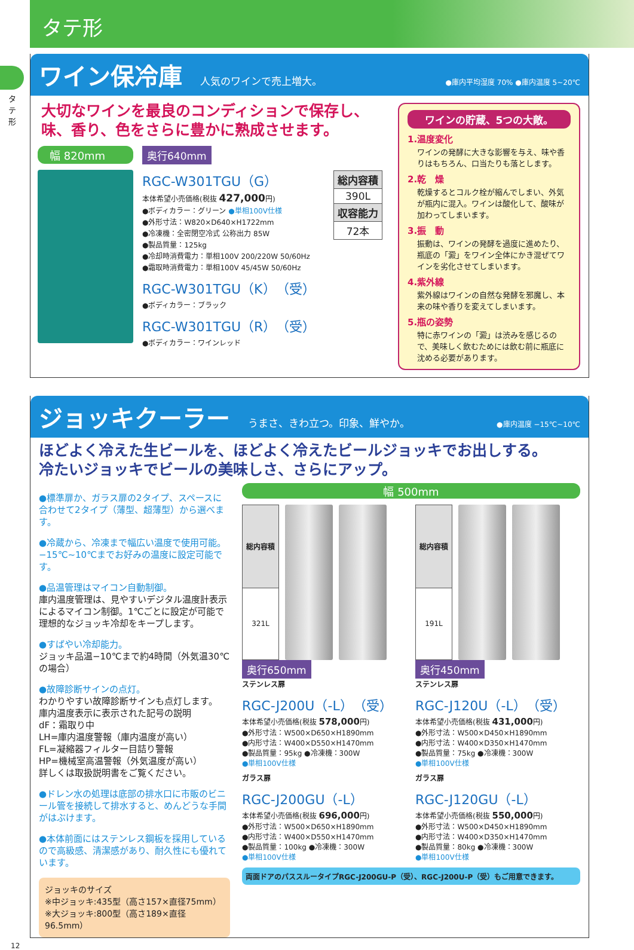タテ形
タテ形
ワイン保冷庫
人気のワインで売上増大。 ●庫内平均湿度 70% ●庫内温度 5~20℃
大切なワインを最良のコンディションで保存し、
味、香り、色をさらに豊かに熟成させます。
幅 820mm 奥行640mm
RGC-W301TGU（G）
本体希望小売価格(税抜 427,000円)
●ボディカラー：グリーン ●単相100V仕様
●外形寸法：W820×D640×H1722mm
●冷凍機：全密閉空冷式 公称出力 85W
●製品質量：125kg
●冷却時消費電力：単相100V 200/220W 50/60Hz
●霜取時消費電力：単相100V 45/45W 50/60Hz
RGC-W301TGU（K）（受）
●ボディカラー：ブラック
RGC-W301TGU（R）（受）
●ボディカラー：ワインレッド
| 総内容積 |
| --- |
| 390L |
| 収容能力 |
| 72本 |
ワインの貯蔵、5つの大敵。
1.温度変化
ワインの発酵に大きな影響を与え、味や香りはもちろん、口当たりも落とします。
2.乾　燥
乾燥するとコルク栓が縮んでしまい、外気が瓶内に混入。ワインは酸化して、酸味が加わってしまいます。
3.振　動
振動は、ワインの発酵を過度に進めたり、瓶底の「澱」をワイン全体にかき混ぜてワインを劣化させてしまいます。
4.紫外線
紫外線はワインの自然な発酵を邪魔し、本来の味や香りを変えてしまいます。
5.瓶の姿勢
特に赤ワインの「澱」は渋みを感じるので、美味しく飲むためには飲む前に瓶底に沈める必要があります。
ジョッキクーラー
うまさ、きわ立つ。印象、鮮やか。 ●庫内温度 −15℃~10℃
ほどよく冷えた生ビールを、ほどよく冷えたビールジョッキでお出しする。
冷たいジョッキでビールの美味しさ、さらにアップ。
●標準扉か、ガラス扉の2タイプ、スペースに合わせて2タイプ（薄型、超薄型）から選べます。
●冷蔵から、冷凍まで幅広い温度で使用可能。−15℃~10℃までお好みの温度に設定可能です。
●品温管理はマイコン自動制御。
庫内温度管理は、見やすいデジタル温度計表示によるマイコン制御。1℃ごとに設定が可能で理想的なジョッキ冷却をキープします。
●すばやい冷却能力。
ジョッキ品温−10℃まで約4時間（外気温30℃の場合）
●故障診断サインの点灯。
わかりやすい故障診断サインも点灯します。
庫内温度表示に表示された記号の説明
dF：霜取り中
LH=庫内温度警報（庫内温度が高い）
FL=凝縮器フィルター目詰り警報
HP=機械室高温警報（外気温度が高い）
詳しくは取扱説明書をご覧ください。
●ドレン水の処理は底部の排水口に市販のビニール管を接続して排水すると、めんどうな手間がはぶけます。
●本体前面にはステンレス鋼板を採用しているので高級感、清潔感があり、耐久性にも優れています。
ジョッキのサイズ
※中ジョッキ:435型（高さ157×直径75mm）
※大ジョッキ:800型（高さ189×直径96.5mm）
幅 500mm
| 総内容積 |
| --- |
| 321L |
奥行650mm
ステンレス扉
RGC-J200U（-L）（受）
本体希望小売価格(税抜 578,000円)
●外形寸法：W500×D650×H1890mm
●内形寸法：W400×D550×H1470mm
●製品質量：95kg ●冷凍機：300W
●単相100V仕様
ガラス扉
RGC-J200GU（-L）
本体希望小売価格(税抜 696,000円)
●外形寸法：W500×D650×H1890mm
●内形寸法：W400×D550×H1470mm
●製品質量：100kg ●冷凍機：300W
●単相100V仕様
| 総内容積 |
| --- |
| 191L |
奥行450mm
ステンレス扉
RGC-J120U（-L）（受）
本体希望小売価格(税抜 431,000円)
●外形寸法：W500×D450×H1890mm
●内形寸法：W400×D350×H1470mm
●製品質量：75kg ●冷凍機：300W
●単相100V仕様
ガラス扉
RGC-J120GU（-L）
本体希望小売価格(税抜 550,000円)
●外形寸法：W500×D450×H1890mm
●内形寸法：W400×D350×H1470mm
●製品質量：80kg ●冷凍機：300W
●単相100V仕様
両面ドアのパススルータイプRGC-J200GU-P（受）、RGC-J200U-P（受）もご用意できます。
12